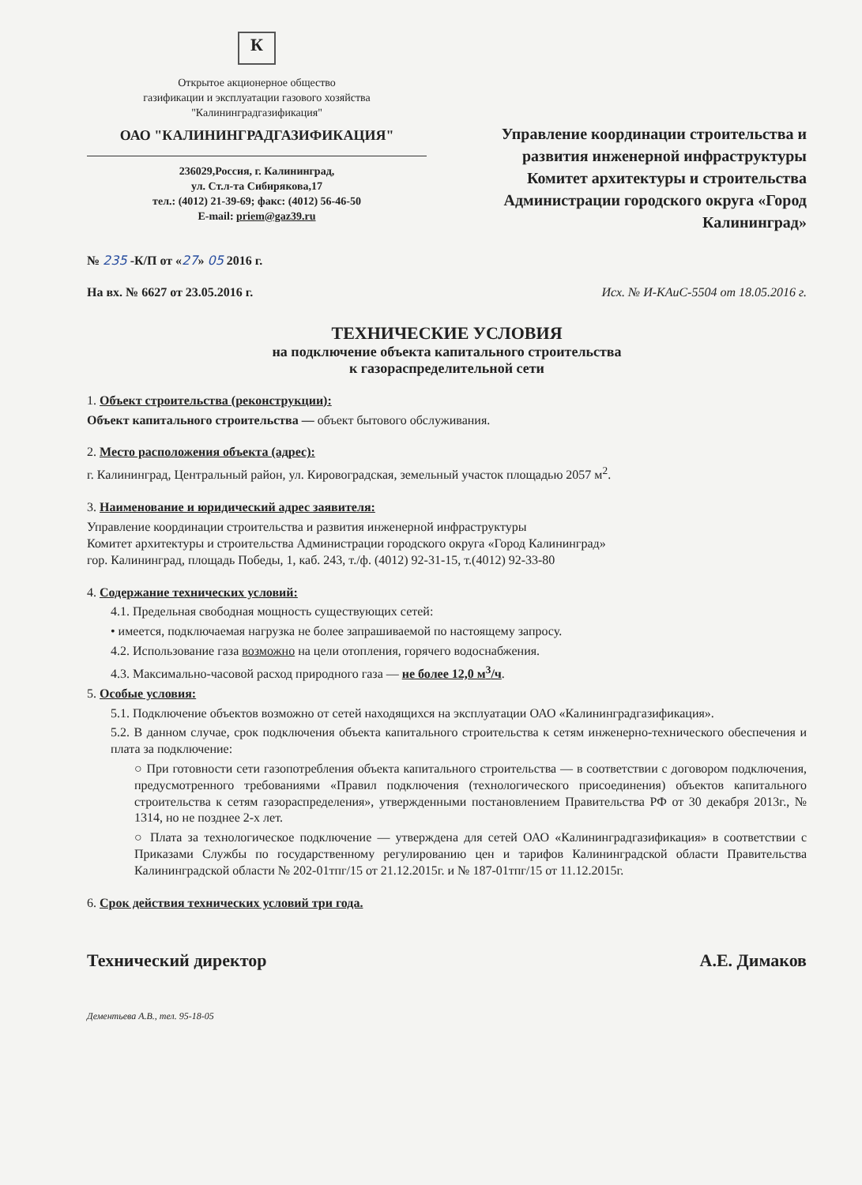К
Открытое акционерное общество
газификации и эксплуатации газового хозяйства
"Калининградгазификация"
ОАО "КАЛИНИНГРАДГАЗИФИКАЦИЯ"
236029,Россия, г. Калининград,
ул. Ст.л-та Сибирякова,17
тел.: (4012) 21-39-69; факс: (4012) 56-46-50
E-mail: priem@gaz39.ru
Управление координации строительства и развития инженерной инфраструктуры Комитет архитектуры и строительства Администрации городского округа «Город Калининград»
№ 235 -К/П от «27» 05 2016 г.
На вх. № 6627 от 23.05.2016 г. Исх. № И-КАиС-5504 от 18.05.2016 г.
ТЕХНИЧЕСКИЕ УСЛОВИЯ
на подключение объекта капитального строительства
к газораспределительной сети
1. Объект строительства (реконструкции):
Объект капитального строительства — объект бытового обслуживания.
2. Место расположения объекта (адрес):
г. Калининград, Центральный район, ул. Кировоградская, земельный участок площадью 2057 м<sup>2</sup>.
3. Наименование и юридический адрес заявителя:
Управление координации строительства и развития инженерной инфраструктуры
Комитет архитектуры и строительства Администрации городского округа «Город Калининград»
гор. Калининград, площадь Победы, 1, каб. 243, т./ф. (4012) 92-31-15, т.(4012) 92-33-80
4. Содержание технических условий:
4.1. Предельная свободная мощность существующих сетей:
• имеется, подключаемая нагрузка не более запрашиваемой по настоящему запросу.
4.2. Использование газа возможно на цели отопления, горячего водоснабжения.
4.3. Максимально-часовой расход природного газа — не более 12,0 м<sup>3</sup>/ч.
5. Особые условия:
5.1. Подключение объектов возможно от сетей находящихся на эксплуатации ОАО «Калининградгазификация».
5.2. В данном случае, срок подключения объекта капитального строительства к сетям инженерно-технического обеспечения и плата за подключение:
○ При готовности сети газопотребления объекта капитального строительства — в соответствии с договором подключения, предусмотренного требованиями «Правил подключения (технологического присоединения) объектов капитального строительства к сетям газораспределения», утвержденными постановлением Правительства РФ от 30 декабря 2013г., № 1314, но не позднее 2-х лет.
○ Плата за технологическое подключение — утверждена для сетей ОАО «Калининградгазификация» в соответствии с Приказами Службы по государственному регулированию цен и тарифов Калининградской области Правительства Калининградской области № 202-01тпг/15 от 21.12.2015г. и № 187-01тпг/15 от 11.12.2015г.
6. Срок действия технических условий три года.
Технический директор А.Е. Димаков
Дементьева А.В., тел. 95-18-05